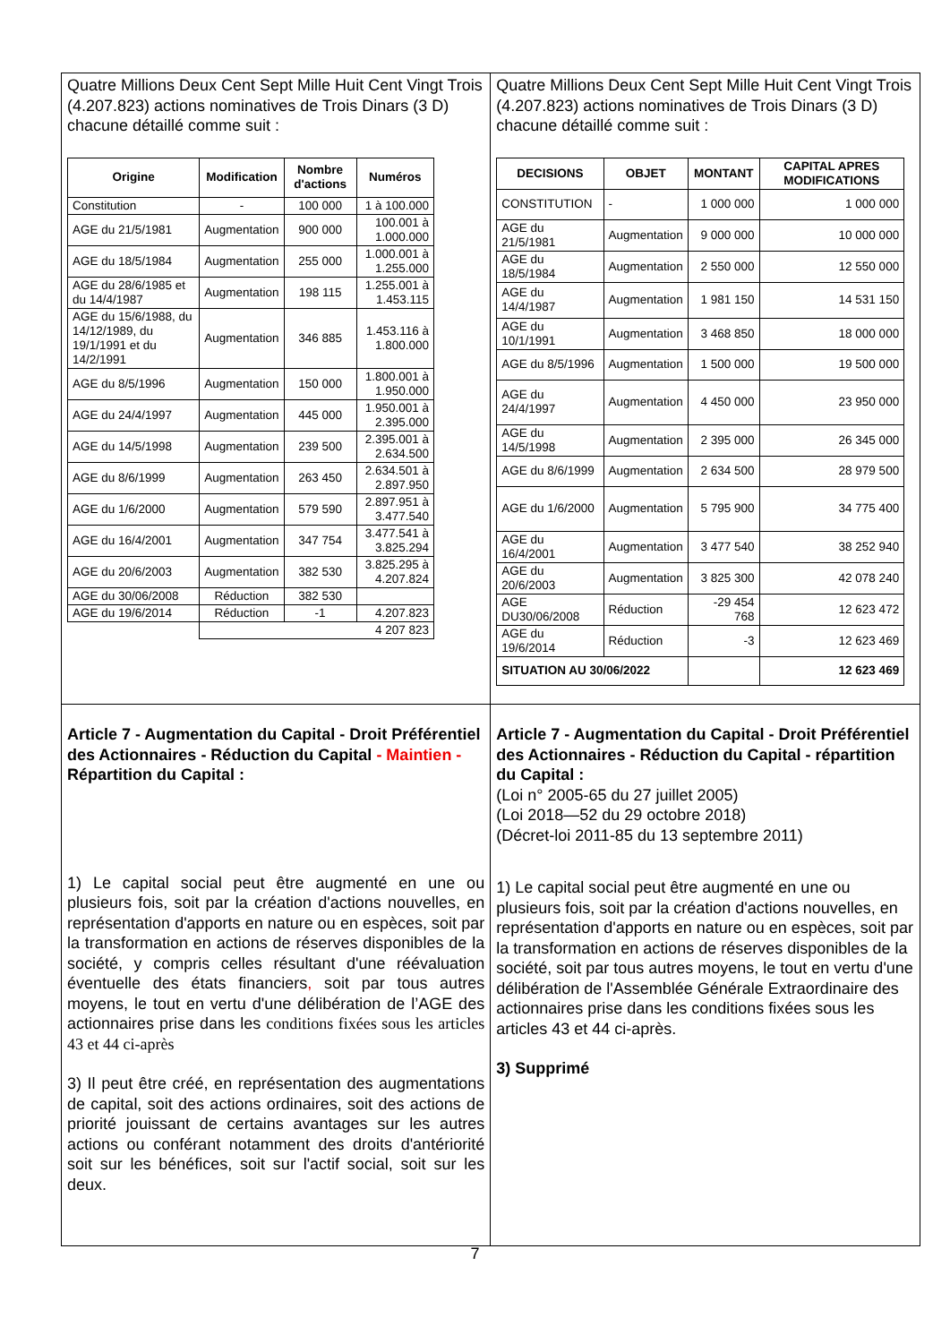| Quatre Millions Deux Cent Sept Mille Huit Cent Vingt Trois (4.207.823) actions nominatives de Trois Dinars (3 D) chacune détaillé comme suit : / Origine / Modification / Nombre d'actions / Numéros / / --- / --- / --- / --- / / Constitution / - / 100 000 / 1 à 100.000 / / AGE du 21/5/1981 / Augmentation / 900 000 / 100.001 à 1.000.000 / / AGE du 18/5/1984 / Augmentation / 255 000 / 1.000.001 à 1.255.000 / / AGE du 28/6/1985 et du 14/4/1987 / Augmentation / 198 115 / 1.255.001 à 1.453.115 / / AGE du 15/6/1988, du 14/12/1989, du 19/1/1991 et du 14/2/1991 / Augmentation / 346 885 / 1.453.116 à 1.800.000 / / AGE du 8/5/1996 / Augmentation / 150 000 / 1.800.001 à 1.950.000 / / AGE du 24/4/1997 / Augmentation / 445 000 / 1.950.001 à 2.395.000 / / AGE du 14/5/1998 / Augmentation / 239 500 / 2.395.001 à 2.634.500 / / AGE du 8/6/1999 / Augmentation / 263 450 / 2.634.501 à 2.897.950 / / AGE du 1/6/2000 / Augmentation / 579 590 / 2.897.951 à 3.477.540 / / AGE du 16/4/2001 / Augmentation / 347 754 / 3.477.541 à 3.825.294 / / AGE du 20/6/2003 / Augmentation / 382 530 / 3.825.295 à 4.207.824 / / AGE du 30/06/2008 / Réduction / 382 530 / / / AGE du 19/6/2014 / Réduction / -1 / 4.207.823 / / / 4 207 823 / / / | Quatre Millions Deux Cent Sept Mille Huit Cent Vingt Trois (4.207.823) actions nominatives de Trois Dinars (3 D) chacune détaillé comme suit : / DECISIONS / OBJET / MONTANT / CAPITAL APRES MODIFICATIONS / / --- / --- / --- / --- / / CONSTITUTION / - / 1 000 000 / 1 000 000 / / AGE du 21/5/1981 / Augmentation / 9 000 000 / 10 000 000 / / AGE du 18/5/1984 / Augmentation / 2 550 000 / 12 550 000 / / AGE du 14/4/1987 / Augmentation / 1 981 150 / 14 531 150 / / AGE du 10/1/1991 / Augmentation / 3 468 850 / 18 000 000 / / AGE du 8/5/1996 / Augmentation / 1 500 000 / 19 500 000 / / AGE du 24/4/1997 / Augmentation / 4 450 000 / 23 950 000 / / AGE du 14/5/1998 / Augmentation / 2 395 000 / 26 345 000 / / AGE du 8/6/1999 / Augmentation / 2 634 500 / 28 979 500 / / AGE du 1/6/2000 / Augmentation / 5 795 900 / 34 775 400 / / AGE du 16/4/2001 / Augmentation / 3 477 540 / 38 252 940 / / AGE du 20/6/2003 / Augmentation / 3 825 300 / 42 078 240 / / AGE DU30/06/2008 / Réduction / -29 454 768 / 12 623 472 / / AGE du 19/6/2014 / Réduction / -3 / 12 623 469 / / SITUATION AU 30/06/2022 / / / 12 623 469 / |
| Article 7 - Augmentation du Capital - Droit Préférentiel des Actionnaires - Réduction du Capital - Maintien - Répartition du Capital : 1) Le capital social peut être augmenté en une ou plusieurs fois, soit par la création d'actions nouvelles, en représentation d'apports en nature ou en espèces, soit par la transformation en actions de réserves disponibles de la société, y compris celles résultant d'une réévaluation éventuelle des états financiers , soit par tous autres moyens, le tout en vertu d'une délibération de l’AGE des actionnaires prise dans les conditions fixées sous les articles 43 et 44 ci-après 3) Il peut être créé, en représentation des augmentations de capital, soit des actions ordinaires, soit des actions de priorité jouissant de certains avantages sur les autres actions ou conférant notamment des droits d'antériorité soit sur les bénéfices, soit sur l'actif social, soit sur les deux. | Article 7 - Augmentation du Capital - Droit Préférentiel des Actionnaires - Réduction du Capital - répartition du Capital : (Loi n° 2005-65 du 27 juillet 2005) (Loi 2018—52 du 29 octobre 2018) (Décret-loi 2011-85 du 13 septembre 2011) 1) Le capital social peut être augmenté en une ou plusieurs fois, soit par la création d'actions nouvelles, en représentation d'apports en nature ou en espèces, soit par la transformation en actions de réserves disponibles de la société, soit par tous autres moyens, le tout en vertu d'une délibération de l'Assemblée Générale Extraordinaire des actionnaires prise dans les conditions fixées sous les articles 43 et 44 ci-après. 3) Supprimé |
7